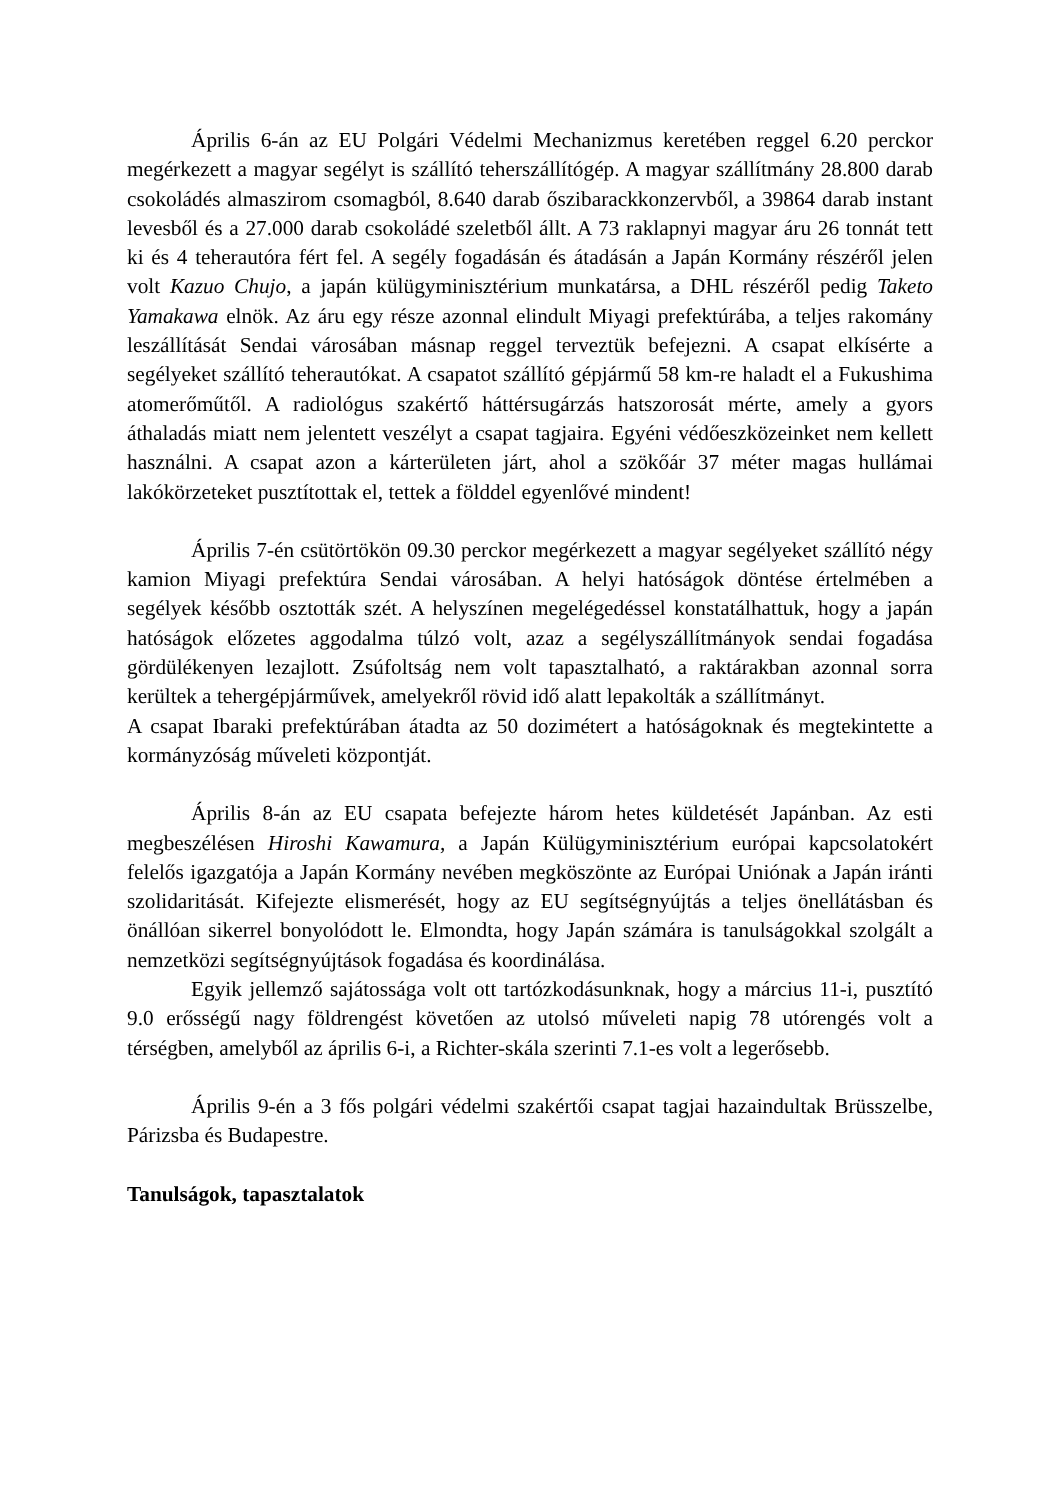Április 6-án az EU Polgári Védelmi Mechanizmus keretében reggel 6.20 perckor megérkezett a magyar segélyt is szállító teherszállítógép. A magyar szállítmány 28.800 darab csokoládés almaszirom csomagból, 8.640 darab őszibarackkonzervből, a 39864 darab instant levesből és a 27.000 darab csokoládé szeletből állt. A 73 raklapnyi magyar áru 26 tonnát tett ki és 4 teherautóra fért fel. A segély fogadásán és átadásán a Japán Kormány részéről jelen volt Kazuo Chujo, a japán külügyminisztérium munkatársa, a DHL részéről pedig Taketo Yamakawa elnök. Az áru egy része azonnal elindult Miyagi prefektúrába, a teljes rakomány leszállítását Sendai városában másnap reggel terveztük befejezni. A csapat elkísérte a segélyeket szállító teherautókat. A csapatot szállító gépjármű 58 km-re haladt el a Fukushima atomerőműtől. A radiológus szakértő háttérsugárzás hatszorosát mérte, amely a gyors áthaladás miatt nem jelentett veszélyt a csapat tagjaira. Egyéni védőeszközeinket nem kellett használni. A csapat azon a kárterületen járt, ahol a szökőár 37 méter magas hullámai lakókörzeteket pusztítottak el, tettek a földdel egyenlővé mindent!
Április 7-én csütörtökön 09.30 perckor megérkezett a magyar segélyeket szállító négy kamion Miyagi prefektúra Sendai városában. A helyi hatóságok döntése értelmében a segélyek később osztották szét. A helyszínen megelégedéssel konstatálhattuk, hogy a japán hatóságok előzetes aggodalma túlzó volt, azaz a segélyszállítmányok sendai fogadása gördülékenyen lezajlott. Zsúfoltság nem volt tapasztalható, a raktárakban azonnal sorra kerültek a tehergépjárművek, amelyekről rövid idő alatt lepakolták a szállítmányt.
A csapat Ibaraki prefektúrában átadta az 50 dozimétert a hatóságoknak és megtekintette a kormányzóság műveleti központját.
Április 8-án az EU csapata befejezte három hetes küldetését Japánban. Az esti megbeszélésen Hiroshi Kawamura, a Japán Külügyminisztérium európai kapcsolatokért felelős igazgatója a Japán Kormány nevében megköszönte az Európai Uniónak a Japán iránti szolidaritását. Kifejezte elismerését, hogy az EU segítségnyújtás a teljes önellátásban és önállóan sikerrel bonyolódott le. Elmondta, hogy Japán számára is tanulságokkal szolgált a nemzetközi segítségnyújtások fogadása és koordinálása.
Egyik jellemző sajátossága volt ott tartózkodásunknak, hogy a március 11-i, pusztító 9.0 erősségű nagy földrengést követően az utolsó műveleti napig 78 utórengés volt a térségben, amelyből az április 6-i, a Richter-skála szerinti 7.1-es volt a legerősebb.
Április 9-én a 3 fős polgári védelmi szakértői csapat tagjai hazaindultak Brüsszelbe, Párizsba és Budapestre.
Tanulságok, tapasztalatok